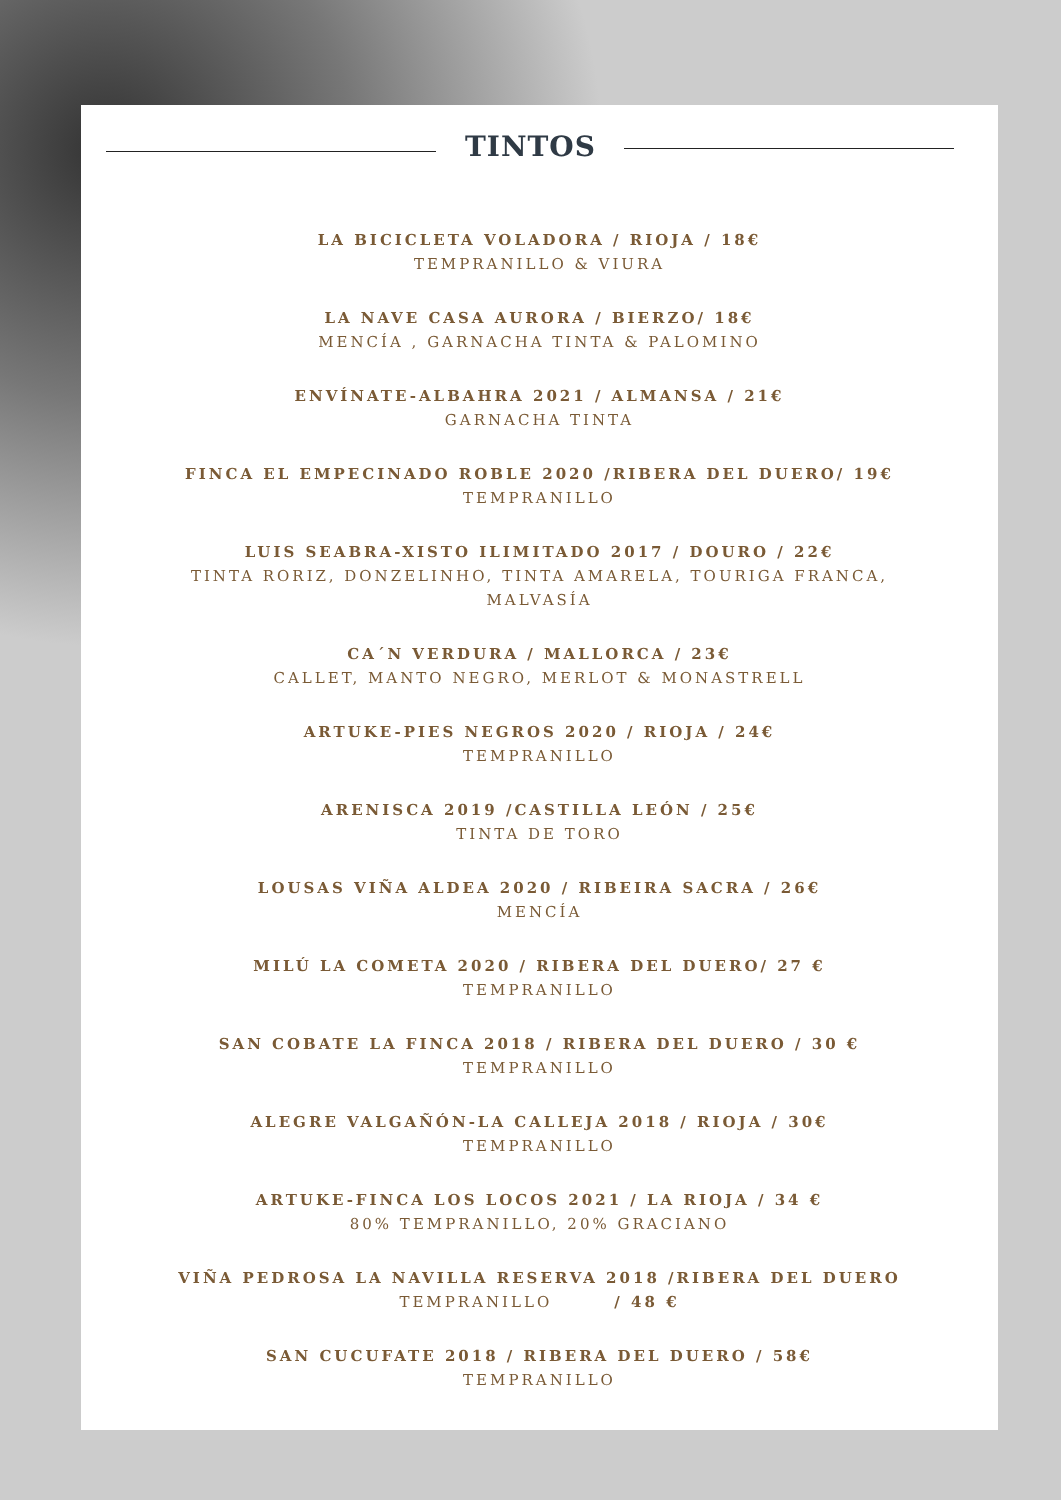TINTOS
LA BICICLETA VOLADORA / RIOJA / 18€
TEMPRANILLO & VIURA
LA NAVE CASA AURORA / BIERZO/ 18€
MENCÍA , GARNACHA TINTA & PALOMINO
ENVÍNATE-ALBAHRA 2021 / ALMANSA / 21€
GARNACHA TINTA
FINCA EL EMPECINADO ROBLE 2020 /RIBERA DEL DUERO/ 19€
TEMPRANILLO
LUIS SEABRA-XISTO ILIMITADO 2017 / DOURO / 22€
TINTA RORIZ, DONZELINHO, TINTA AMARELA, TOURIGA FRANCA,
MALVASÍA
CA´N VERDURA / MALLORCA / 23€
CALLET, MANTO NEGRO, MERLOT & MONASTRELL
ARTUKE-PIES NEGROS 2020 / RIOJA / 24€
TEMPRANILLO
ARENISCA 2019 /CASTILLA LEÓN / 25€
TINTA DE TORO
LOUSAS VIÑA ALDEA 2020 / RIBEIRA SACRA / 26€
MENCÍA
MILÚ LA COMETA 2020 / RIBERA DEL DUERO/ 27 €
TEMPRANILLO
SAN COBATE LA FINCA 2018 / RIBERA DEL DUERO / 30 €
TEMPRANILLO
ALEGRE VALGAÑÓN-LA CALLEJA 2018 / RIOJA / 30€
TEMPRANILLO
ARTUKE-FINCA LOS LOCOS 2021 / LA RIOJA / 34 €
80% TEMPRANILLO, 20% GRACIANO
VIÑA PEDROSA LA NAVILLA RESERVA 2018 /RIBERA DEL DUERO
TEMPRANILLO / 48 €
SAN CUCUFATE 2018 / RIBERA DEL DUERO / 58€
TEMPRANILLO